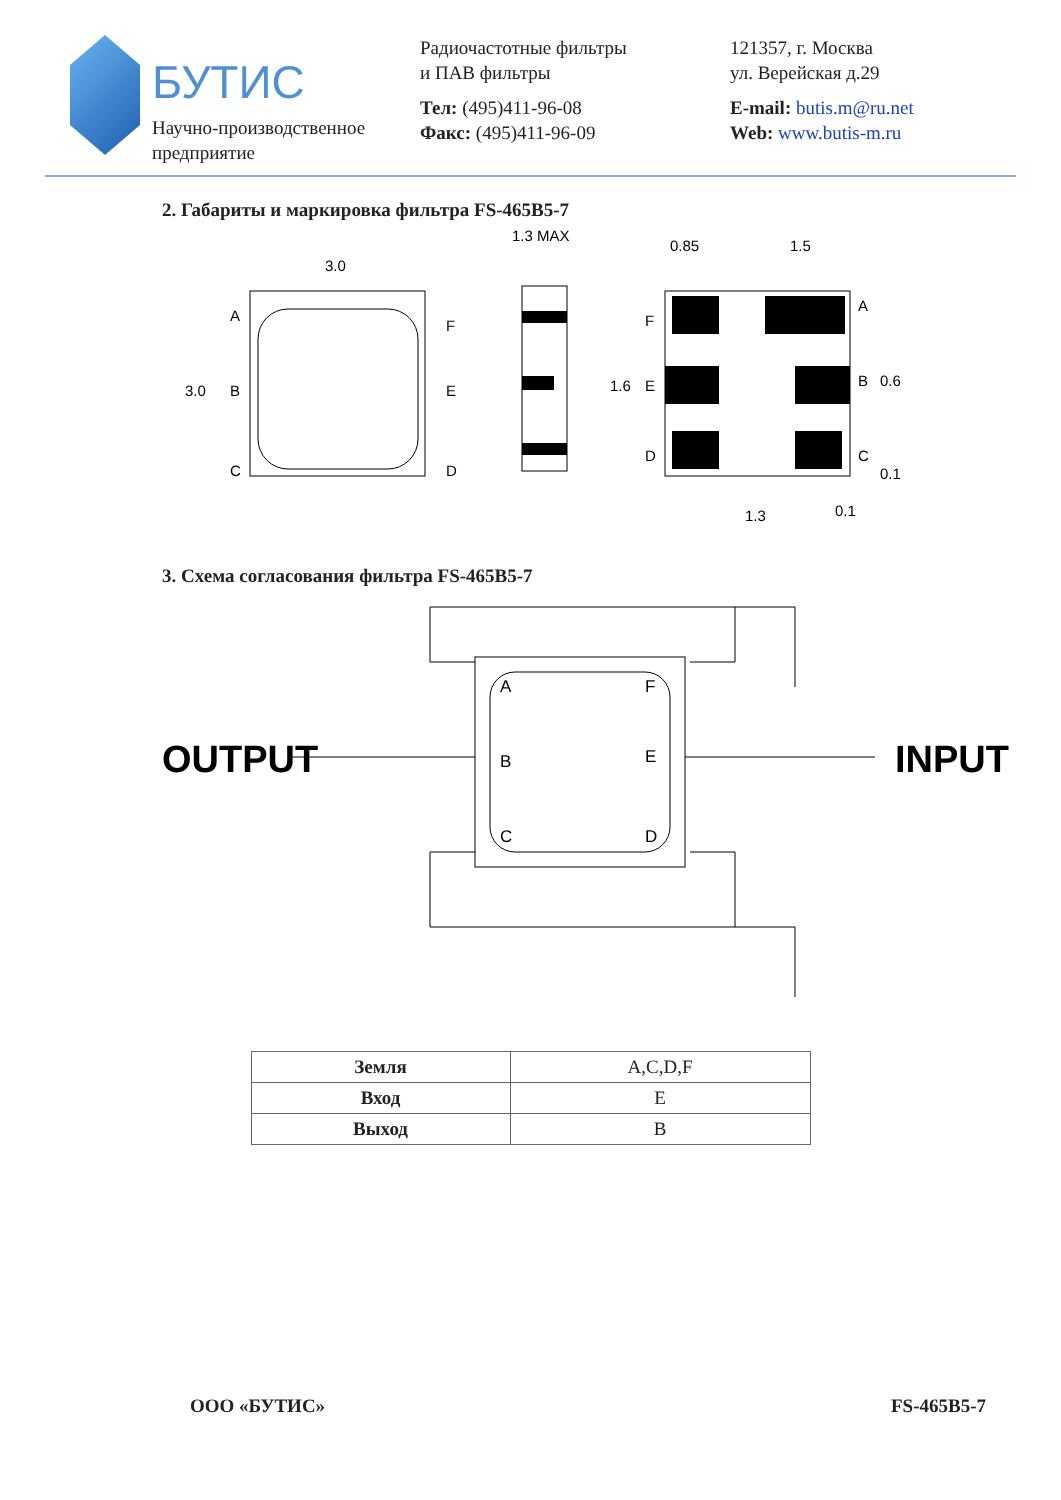БУТИС
Научно-производственное
предприятие
Радиочастотные фильтры
и ПАВ фильтры
Тел: (495)411-96-08
Факс: (495)411-96-09
121357, г. Москва
ул. Верейская д.29
E-mail: butis.m@ru.net
Web: www.butis-m.ru
2. Габариты и маркировка фильтра FS-465B5-7
3.0
A
B
C
F
E
D
3.0
1.3 MAX
0.85
1.5
F
E
D
A
B
C
1.6
0.6
0.1
1.3
0.1
3. Схема согласования фильтра FS-465B5-7
A
F
B
E
C
D
OUTPUT
INPUT
| Земля | A,C,D,F |
| Вход | E |
| Выход | B |
ООО «БУТИС» FS-465B5-7